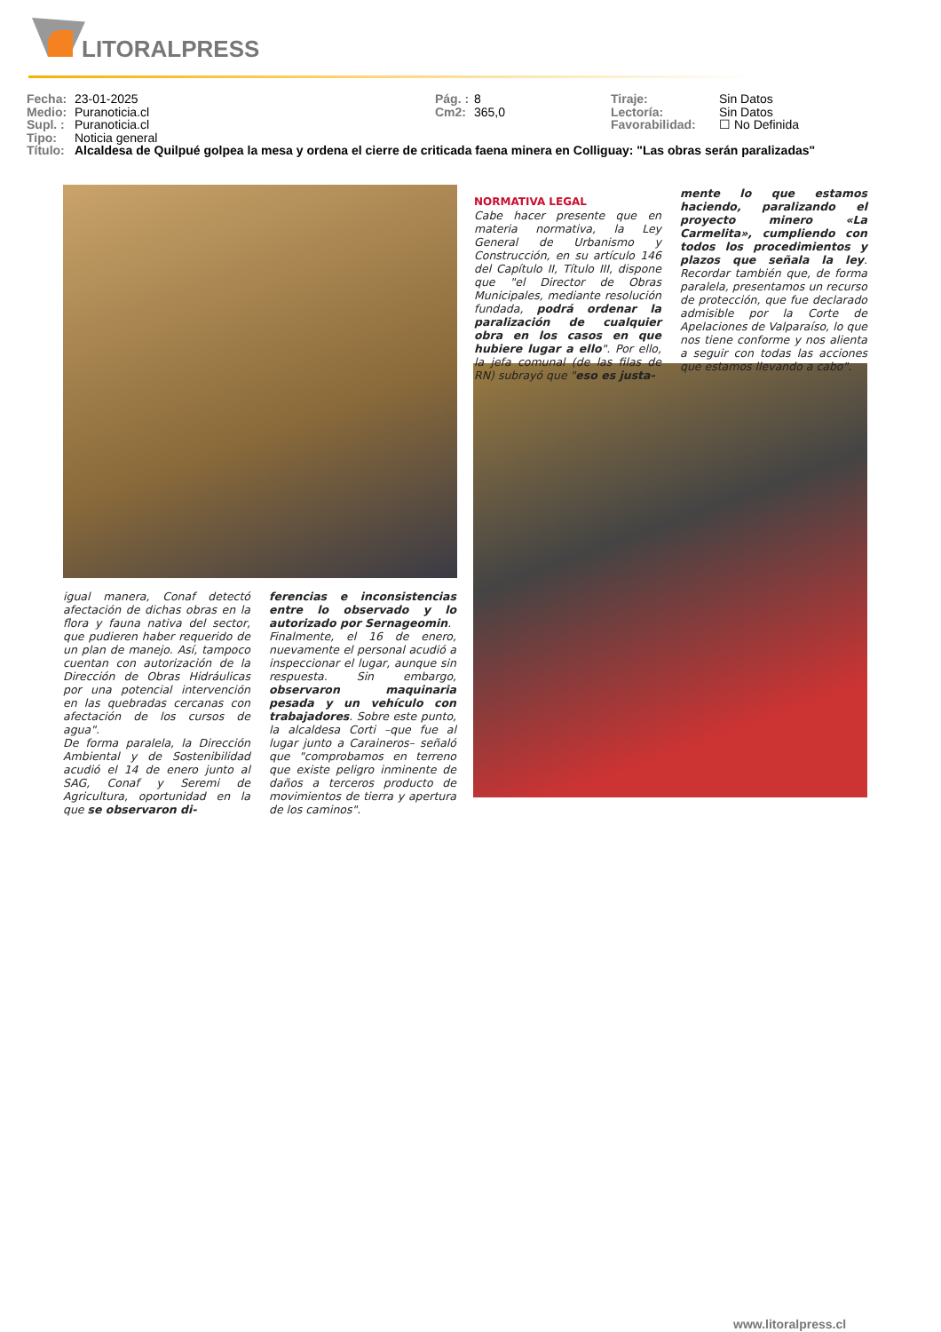LITORALPRESS
Fecha: 23-01-2025 Pág. : 8 Tiraje: Sin Datos
Medio: Puranoticia.cl Cm2: 365,0 Lectoría: Sin Datos
Supl. : Puranoticia.cl Favorabilidad: ☐ No Definida
Tipo: Noticia general
Título: Alcaldesa de Quilpué golpea la mesa y ordena el cierre de criticada faena minera en Colliguay: "Las obras serán paralizadas"
NORMATIVA LEGAL
Cabe hacer presente que en materia normativa, la Ley General de Urbanismo y Construcción, en su artículo 146 del Capítulo II, Título III, dispone que "el Director de Obras Municipales, mediante resolución fundada, podrá ordenar la paralización de cualquier obra en los casos en que hubiere lugar a ello". Por ello, la jefa comunal (de las filas de RN) subrayó que "eso es justa-
mente lo que estamos haciendo, paralizando el proyecto minero «La Carmelita», cumpliendo con todos los procedimientos y plazos que señala la ley. Recordar también que, de forma paralela, presentamos un recurso de protección, que fue declarado admisible por la Corte de Apelaciones de Valparaíso, lo que nos tiene conforme y nos alienta a seguir con todas las acciones que estamos llevando a cabo".
igual manera, Conaf detectó afectación de dichas obras en la flora y fauna nativa del sector, que pudieren haber requerido de un plan de manejo. Así, tampoco cuentan con autorización de la Dirección de Obras Hidráulicas por una potencial intervención en las quebradas cercanas con afectación de los cursos de agua".
De forma paralela, la Dirección Ambiental y de Sostenibilidad acudió el 14 de enero junto al SAG, Conaf y Seremi de Agricultura, oportunidad en la que se observaron di-
ferencias e inconsistencias entre lo observado y lo autorizado por Sernageomin.
Finalmente, el 16 de enero, nuevamente el personal acudió a inspeccionar el lugar, aunque sin respuesta. Sin embargo, observaron maquinaria pesada y un vehículo con trabajadores. Sobre este punto, la alcaldesa Corti –que fue al lugar junto a Caraineros– señaló que "comprobamos en terreno que existe peligro inminente de daños a terceros producto de movimientos de tierra y apertura de los caminos".
www.litoralpress.cl